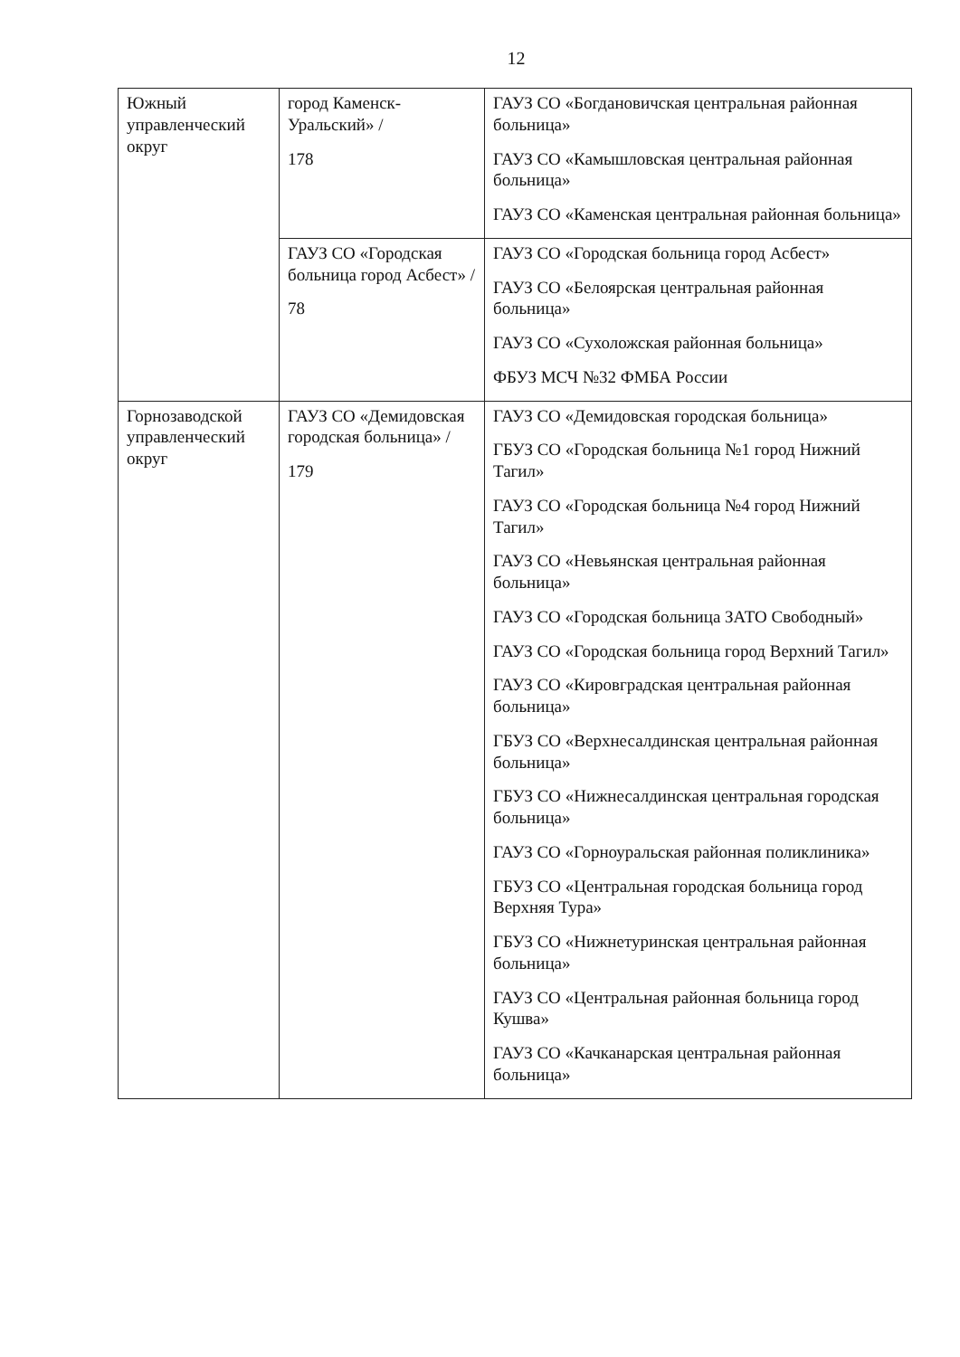12
| Южный управленческий округ | город Каменск-Уральский» / 178 | ГАУЗ СО «Богдановичская центральная районная больница» ГАУЗ СО «Камышловская центральная районная больница» ГАУЗ СО «Каменская центральная районная больница» |
| | ГАУЗ СО «Городская больница город Асбест» / 78 | ГАУЗ СО «Городская больница город Асбест» ГАУЗ СО «Белоярская центральная районная больница» ГАУЗ СО «Сухоложская районная больница» ФБУЗ МСЧ №32 ФМБА России |
| Горнозаводской управленческий округ | ГАУЗ СО «Демидовская городская больница» / 179 | ГАУЗ СО «Демидовская городская больница» ГБУЗ СО «Городская больница №1 город Нижний Тагил» ГАУЗ СО «Городская больница №4 город Нижний Тагил» ГАУЗ СО «Невьянская центральная районная больница» ГАУЗ СО «Городская больница ЗАТО Свободный» ГАУЗ СО «Городская больница город Верхний Тагил» ГАУЗ СО «Кировградская центральная районная больница» ГБУЗ СО «Верхнесалдинская центральная районная больница» ГБУЗ СО «Нижнесалдинская центральная городская больница» ГАУЗ СО «Горноуральская районная поликлиника» ГБУЗ СО «Центральная городская больница город Верхняя Тура» ГБУЗ СО «Нижнетуринская центральная районная больница» ГАУЗ СО «Центральная районная больница город Кушва» ГАУЗ СО «Качканарская центральная районная больница» |